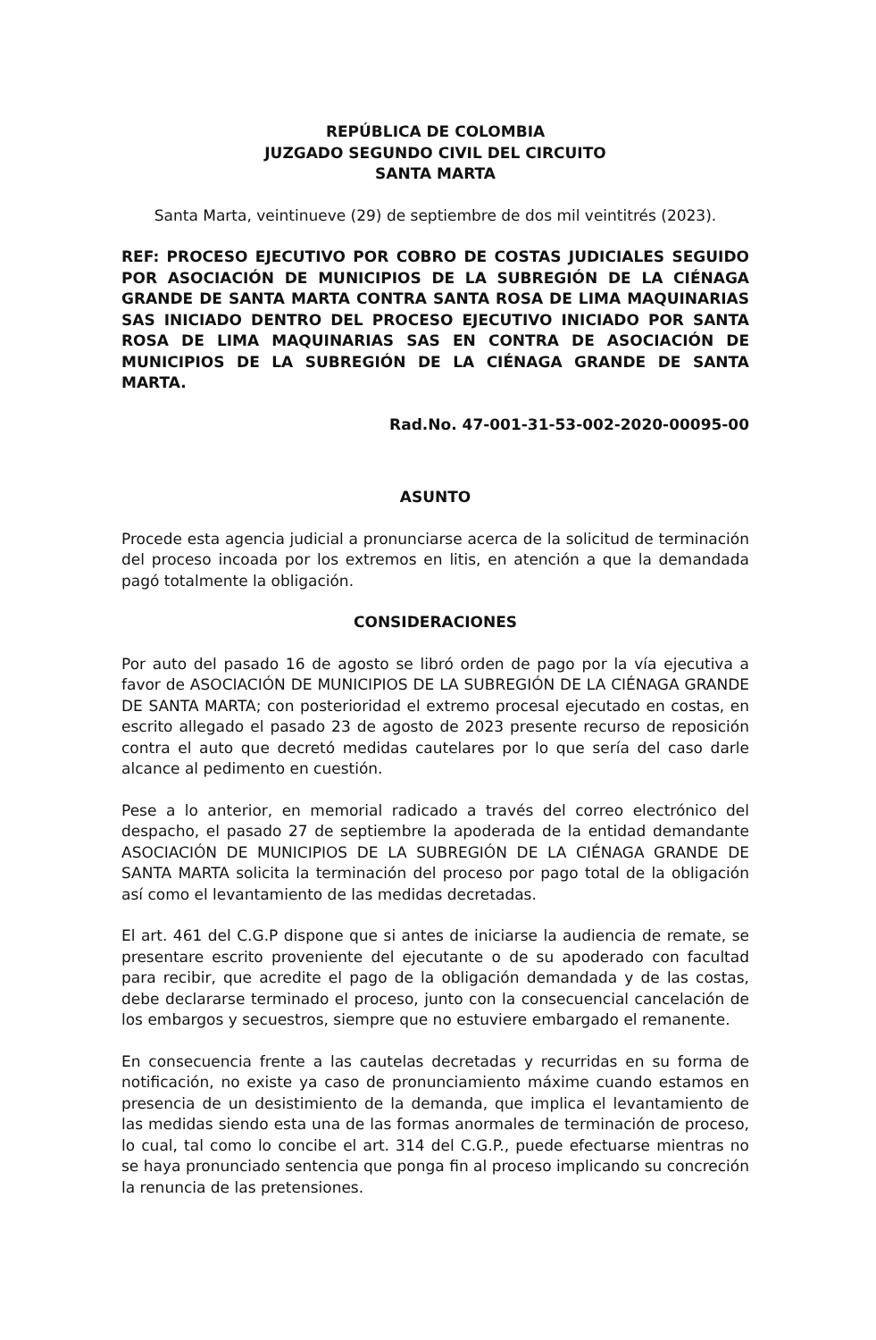REPÚBLICA DE COLOMBIA
JUZGADO SEGUNDO CIVIL DEL CIRCUITO
SANTA MARTA
Santa Marta, veintinueve (29) de septiembre de dos mil veintitrés (2023).
REF: PROCESO EJECUTIVO POR COBRO DE COSTAS JUDICIALES SEGUIDO POR ASOCIACIÓN DE MUNICIPIOS DE LA SUBREGIÓN DE LA CIÉNAGA GRANDE DE SANTA MARTA CONTRA SANTA ROSA DE LIMA MAQUINARIAS SAS INICIADO DENTRO DEL PROCESO EJECUTIVO INICIADO POR SANTA ROSA DE LIMA MAQUINARIAS SAS EN CONTRA DE ASOCIACIÓN DE MUNICIPIOS DE LA SUBREGIÓN DE LA CIÉNAGA GRANDE DE SANTA MARTA.
Rad.No. 47-001-31-53-002-2020-00095-00
ASUNTO
Procede esta agencia judicial a pronunciarse acerca de la solicitud de terminación del proceso incoada por los extremos en litis, en atención a que la demandada pagó totalmente la obligación.
CONSIDERACIONES
Por auto del pasado 16 de agosto se libró orden de pago por la vía ejecutiva a favor de ASOCIACIÓN DE MUNICIPIOS DE LA SUBREGIÓN DE LA CIÉNAGA GRANDE DE SANTA MARTA; con posterioridad el extremo procesal ejecutado en costas, en escrito allegado el pasado 23 de agosto de 2023 presente recurso de reposición contra el auto que decretó medidas cautelares por lo que sería del caso darle alcance al pedimento en cuestión.
Pese a lo anterior, en memorial radicado a través del correo electrónico del despacho, el pasado 27 de septiembre la apoderada de la entidad demandante ASOCIACIÓN DE MUNICIPIOS DE LA SUBREGIÓN DE LA CIÉNAGA GRANDE DE SANTA MARTA solicita la terminación del proceso por pago total de la obligación así como el levantamiento de las medidas decretadas.
El art. 461 del C.G.P dispone que si antes de iniciarse la audiencia de remate, se presentare escrito proveniente del ejecutante o de su apoderado con facultad para recibir, que acredite el pago de la obligación demandada y de las costas, debe declararse terminado el proceso, junto con la consecuencial cancelación de los embargos y secuestros, siempre que no estuviere embargado el remanente.
En consecuencia frente a las cautelas decretadas y recurridas en su forma de notificación, no existe ya caso de pronunciamiento máxime cuando estamos en presencia de un desistimiento de la demanda, que implica el levantamiento de las medidas siendo esta una de las formas anormales de terminación de proceso, lo cual, tal como lo concibe el art. 314 del C.G.P., puede efectuarse mientras no se haya pronunciado sentencia que ponga fin al proceso implicando su concreción la renuncia de las pretensiones.